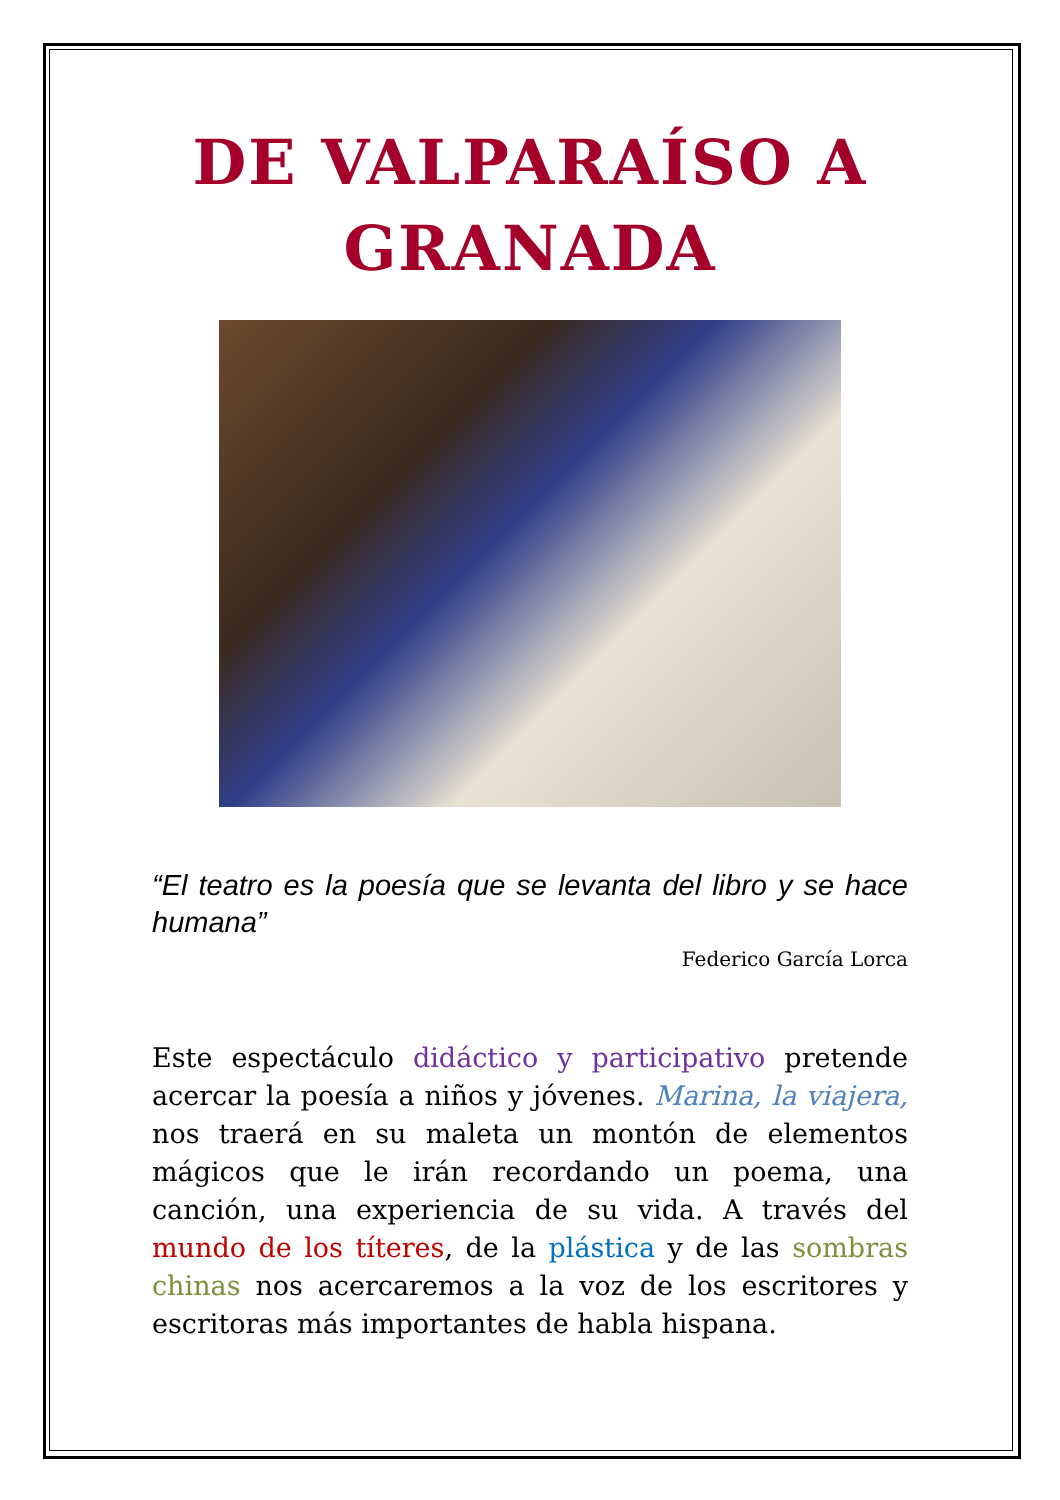DE VALPARAÍSO A
GRANADA
“El teatro es la poesía que se levanta del libro y se hace humana”
Federico García Lorca
Este espectáculo didáctico y participativo pretende acercar la poesía a niños y jóvenes. Marina, la viajera, nos traerá en su maleta un montón de elementos mágicos que le irán recordando un poema, una canción, una experiencia de su vida. A través del mundo de los títeres, de la plástica y de las sombras chinas nos acercaremos a la voz de los escritores y escritoras más importantes de habla hispana.